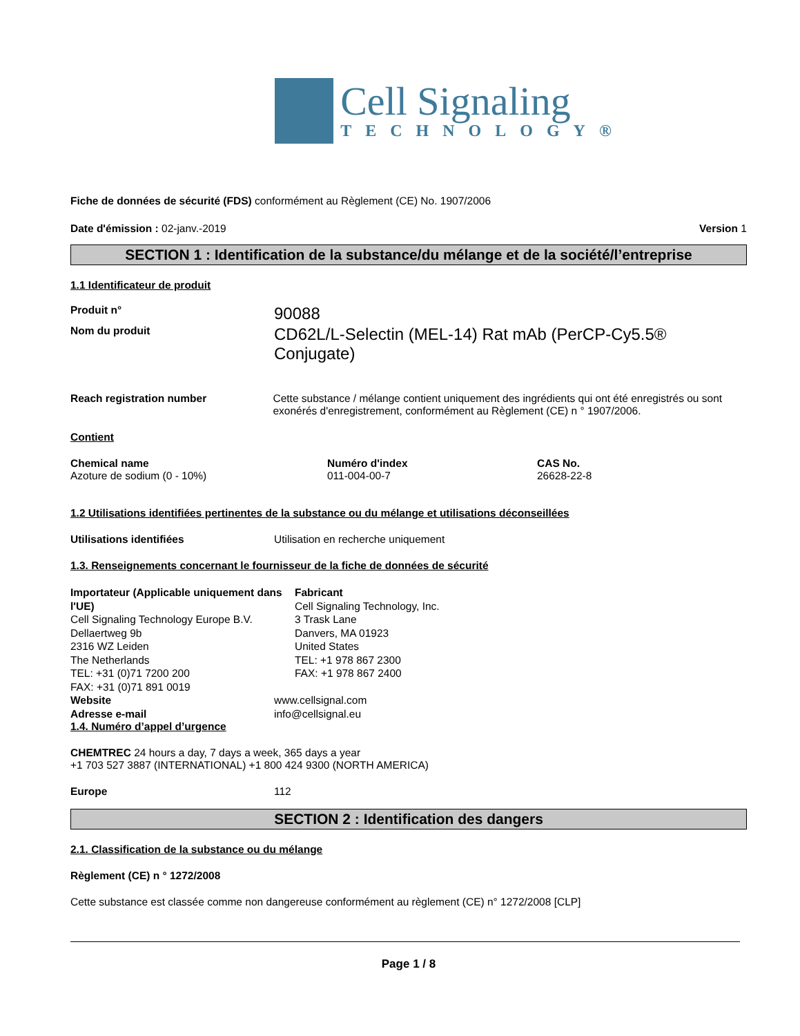Cell Signaling
TECHNOLOGY®
Fiche de données de sécurité (FDS) conformément au Règlement (CE) No. 1907/2006
Date d'émission : 02-janv.-2019 Version 1
SECTION 1 : Identification de la substance/du mélange et de la société/l’entreprise
1.1 Identificateur de produit
Produit n°
90088
Nom du produit
CD62L/L-Selectin (MEL-14) Rat mAb (PerCP-Cy5.5® Conjugate)
Reach registration number Cette substance / mélange contient uniquement des ingrédients qui ont été enregistrés ou sont exonérés d'enregistrement, conformément au Règlement (CE) n ° 1907/2006.
Contient
Chemical name
Azoture de sodium (0 - 10%)
Numéro d'index
011-004-00-7
CAS No.
26628-22-8
1.2 Utilisations identifiées pertinentes de la substance ou du mélange et utilisations déconseillées
Utilisations identifiées Utilisation en recherche uniquement
1.3. Renseignements concernant le fournisseur de la fiche de données de sécurité
Importateur (Applicable uniquement dans l'UE)
Cell Signaling Technology Europe B.V.
Dellaertweg 9b
2316 WZ Leiden
The Netherlands
TEL: +31 (0)71 7200 200
FAX: +31 (0)71 891 0019
Fabricant
Cell Signaling Technology, Inc.
3 Trask Lane
Danvers, MA 01923
United States
TEL: +1 978 867 2300
FAX: +1 978 867 2400
Website www.cellsignal.com
Adresse e-mail info@cellsignal.eu
1.4. Numéro d’appel d’urgence
CHEMTREC 24 hours a day, 7 days a week, 365 days a year
+1 703 527 3887 (INTERNATIONAL) +1 800 424 9300 (NORTH AMERICA)
Europe 112
SECTION 2 : Identification des dangers
2.1. Classification de la substance ou du mélange
Règlement (CE) n ° 1272/2008
Cette substance est classée comme non dangereuse conformément au règlement (CE) n° 1272/2008 [CLP]
Page 1 / 8